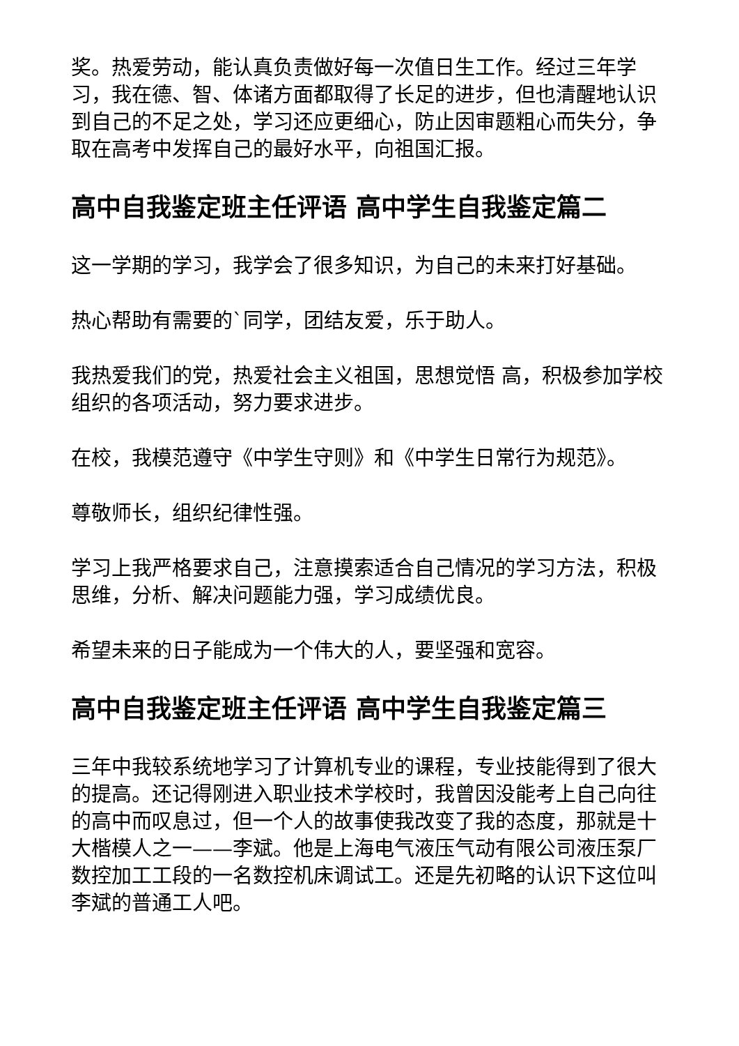奖。热爱劳动，能认真负责做好每一次值日生工作。经过三年学习，我在德、智、体诸方面都取得了长足的进步，但也清醒地认识到自己的不足之处，学习还应更细心，防止因审题粗心而失分，争取在高考中发挥自己的最好水平，向祖国汇报。
高中自我鉴定班主任评语 高中学生自我鉴定篇二
这一学期的学习，我学会了很多知识，为自己的未来打好基础。
热心帮助有需要的`同学，团结友爱，乐于助人。
我热爱我们的党，热爱社会主义祖国，思想觉悟 高，积极参加学校组织的各项活动，努力要求进步。
在校，我模范遵守《中学生守则》和《中学生日常行为规范》。
尊敬师长，组织纪律性强。
学习上我严格要求自己，注意摸索适合自己情况的学习方法，积极思维，分析、解决问题能力强，学习成绩优良。
希望未来的日子能成为一个伟大的人，要坚强和宽容。
高中自我鉴定班主任评语 高中学生自我鉴定篇三
三年中我较系统地学习了计算机专业的课程，专业技能得到了很大的提高。还记得刚进入职业技术学校时，我曾因没能考上自己向往的高中而叹息过，但一个人的故事使我改变了我的态度，那就是十大楷模人之一——李斌。他是上海电气液压气动有限公司液压泵厂数控加工工段的一名数控机床调试工。还是先初略的认识下这位叫李斌的普通工人吧。